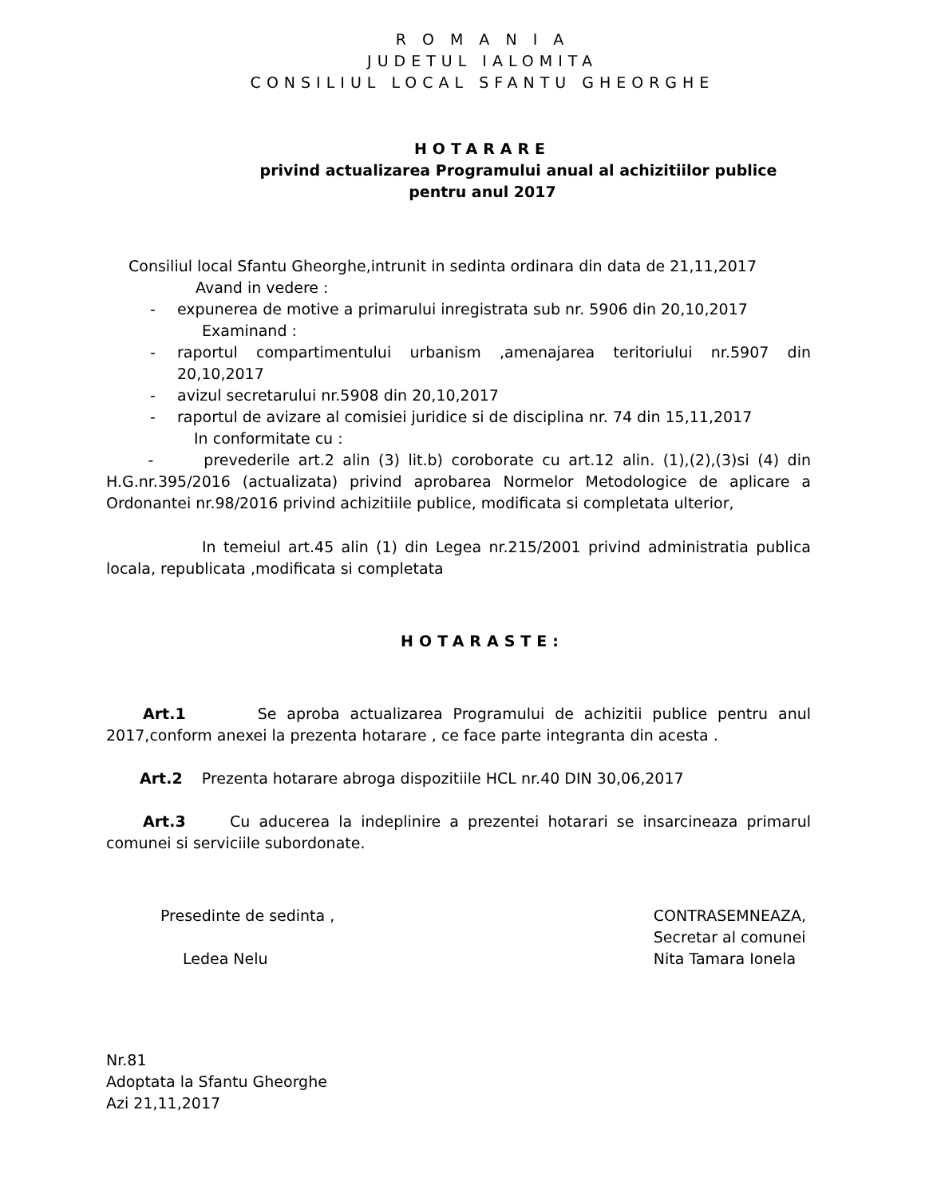R O M A N I A
JUDETUL IALOMITA
CONSILIUL LOCAL SFANTU GHEORGHE
HOTARARE
privind actualizarea Programului anual al achizitiilor publice
pentru anul 2017
Consiliul local Sfantu Gheorghe,intrunit in sedinta ordinara din data de 21,11,2017
Avand in vedere :
- expunerea de motive a primarului inregistrata sub nr. 5906 din 20,10,2017
Examinand :
- raportul compartimentului urbanism ,amenajarea teritoriului nr.5907 din 20,10,2017
- avizul secretarului nr.5908 din 20,10,2017
- raportul de avizare al comisiei juridice si de disciplina nr. 74 din 15,11,2017
In conformitate cu :
- prevederile art.2 alin (3) lit.b) coroborate cu art.12 alin. (1),(2),(3)si (4) din H.G.nr.395/2016 (actualizata) privind aprobarea Normelor Metodologice de aplicare a Ordonantei nr.98/2016 privind achizitiile publice, modificata si completata ulterior,
In temeiul art.45 alin (1) din Legea nr.215/2001 privind administratia publica locala, republicata ,modificata si completata
HOTARASTE:
Art.1 Se aproba actualizarea Programului de achizitii publice pentru anul 2017,conform anexei la prezenta hotarare , ce face parte integranta din acesta .
Art.2 Prezenta hotarare abroga dispozitiile HCL nr.40 DIN 30,06,2017
Art.3 Cu aducerea la indeplinire a prezentei hotarari se insarcineaza primarul comunei si serviciile subordonate.
Presedinte de sedinta ,
Ledea Nelu
CONTRASEMNEAZA,
Secretar al comunei
Nita Tamara Ionela
Nr.81
Adoptata la Sfantu Gheorghe
Azi 21,11,2017